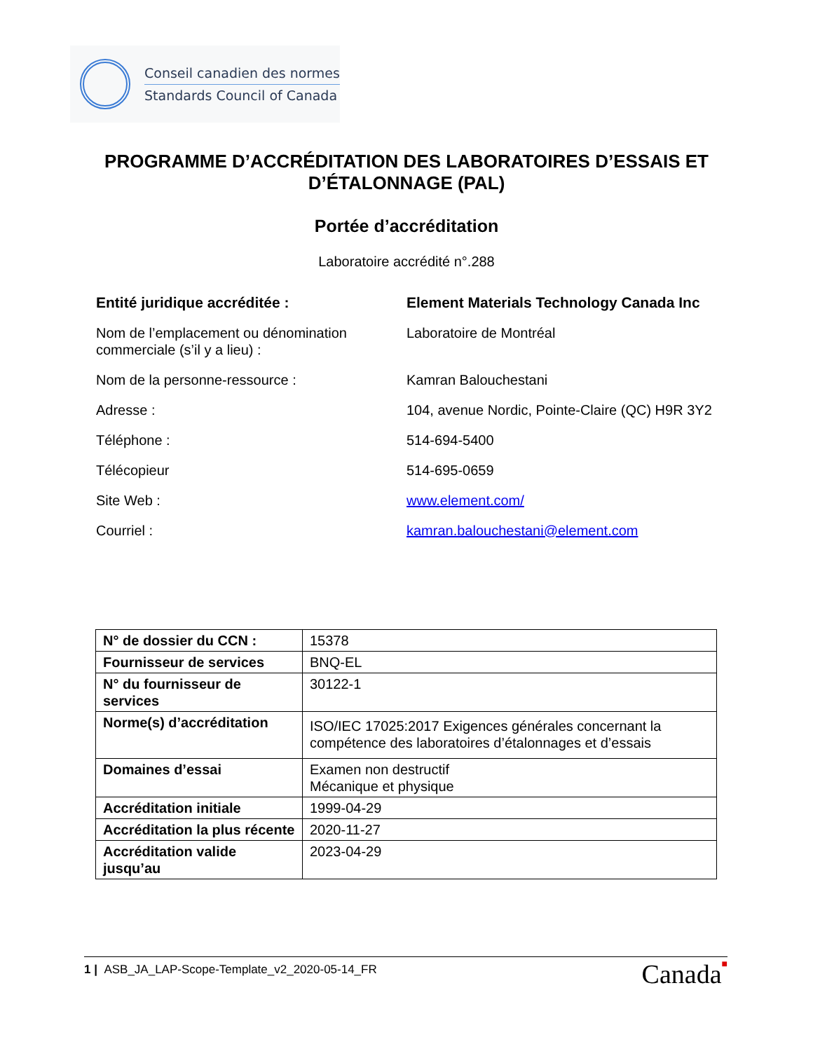Conseil canadien des normes
Standards Council of Canada
PROGRAMME D’ACCRÉDITATION DES LABORATOIRES D’ESSAIS ET D’ÉTALONNAGE (PAL)
Portée d’accréditation
Laboratoire accrédité n°.288
Entité juridique accréditée : Element Materials Technology Canada Inc
Nom de l’emplacement ou dénomination commerciale (s’il y a lieu) :
Laboratoire de Montréal
Nom de la personne-ressource : Kamran Balouchestani
Adresse : 104, avenue Nordic, Pointe-Claire (QC) H9R 3Y2
Téléphone : 514-694-5400
Télécopieur 514-695-0659
Site Web : www.element.com/
Courriel : kamran.balouchestani@element.com
| N° de dossier du CCN : | 15378 |
| Fournisseur de services | BNQ-EL |
| N° du fournisseur de services | 30122-1 |
| Norme(s) d’accréditation | ISO/IEC 17025:2017 Exigences générales concernant la compétence des laboratoires d’étalonnages et d’essais |
| Domaines d’essai | Examen non destructif Mécanique et physique |
| Accréditation initiale | 1999-04-29 |
| Accréditation la plus récente | 2020-11-27 |
| Accréditation valide jusqu’au | 2023-04-29 |
1 | ASB_JA_LAP-Scope-Template_v2_2020-05-14_FR
Canada■